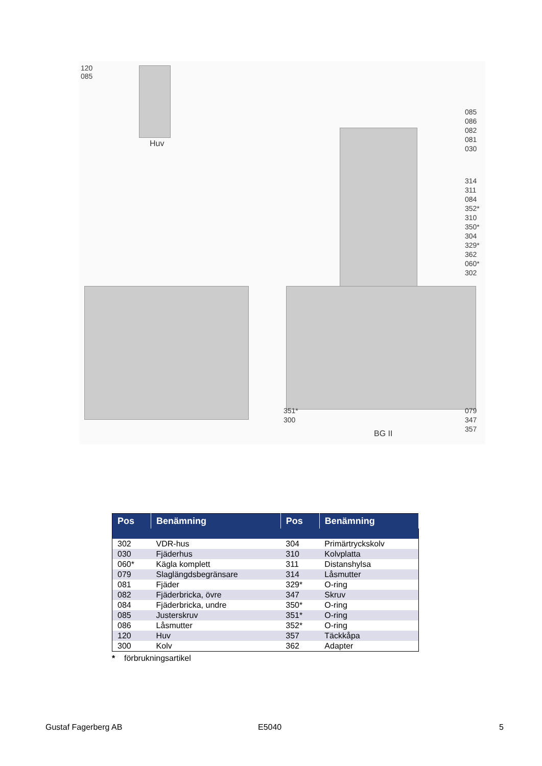120
085
Huv
085
086
082
081
030
314
311
084
352*
310
350*
304
329*
362
060*
302
351*
300
079
347
357
BG II
| Pos | Benämning | Pos | Benämning |
| --- | --- | --- | --- |
| 302 | VDR-hus | 304 | Primärtryckskolv |
| 030 | Fjäderhus | 310 | Kolvplatta |
| 060* | Kägla komplett | 311 | Distanshylsa |
| 079 | Slaglängdsbegränsare | 314 | Låsmutter |
| 081 | Fjäder | 329* | O-ring |
| 082 | Fjäderbricka, övre | 347 | Skruv |
| 084 | Fjäderbricka, undre | 350* | O-ring |
| 085 | Justerskruv | 351* | O-ring |
| 086 | Låsmutter | 352* | O-ring |
| 120 | Huv | 357 | Täckkåpa |
| 300 | Kolv | 362 | Adapter |
* förbrukningsartikel
Gustaf Fagerberg AB E5040 5